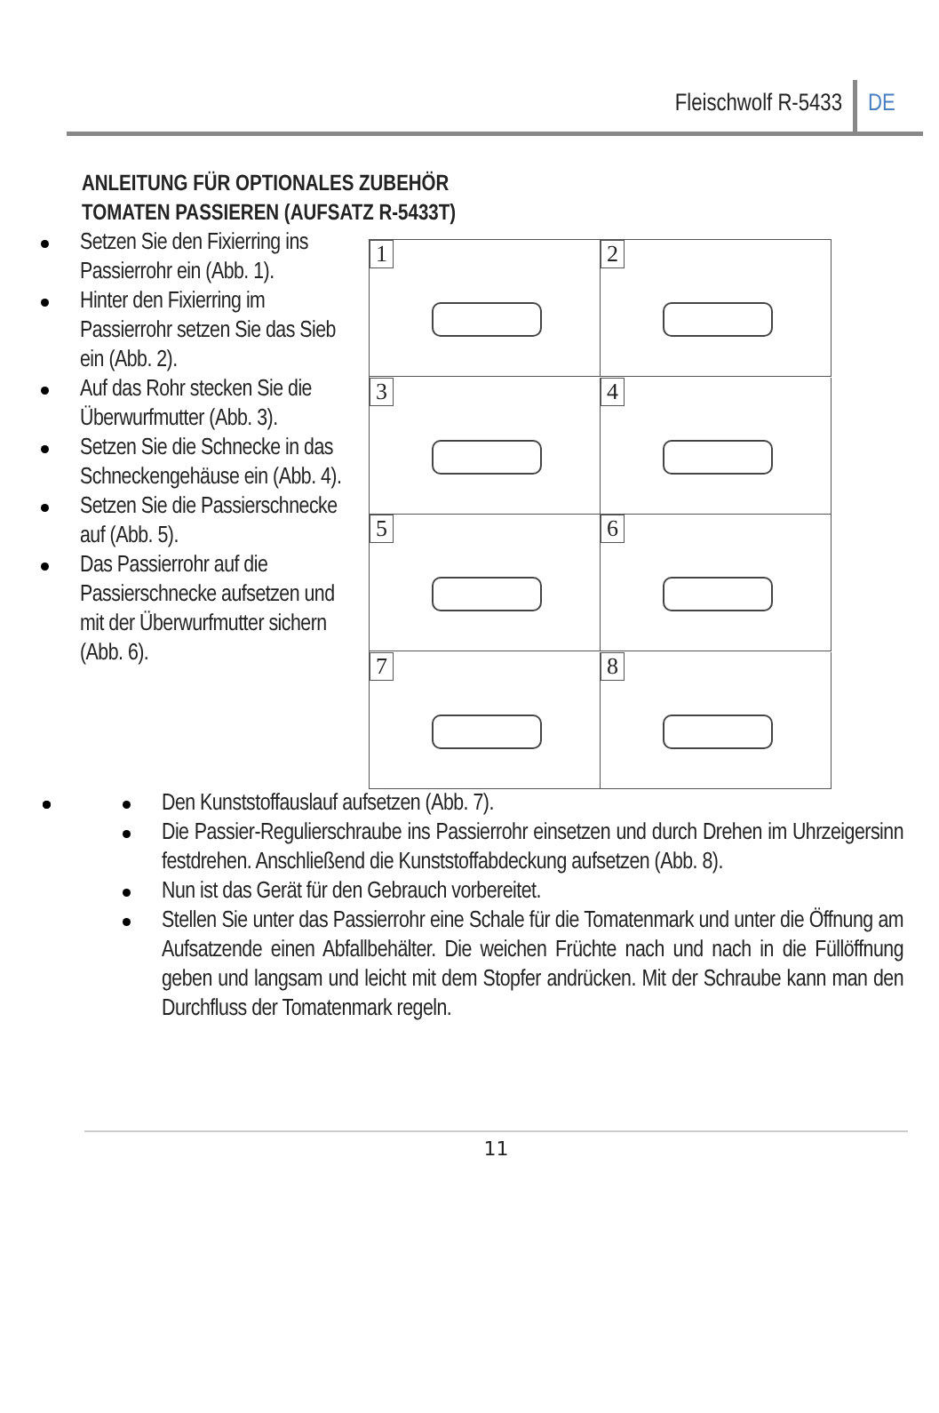Fleischwolf R-5433 DE
ANLEITUNG FÜR OPTIONALES ZUBEHÖR
TOMATEN PASSIEREN (AUFSATZ R-5433T)
Setzen Sie den Fixierring ins Passierrohr ein (Abb. 1).
Hinter den Fixierring im Passierrohr setzen Sie das Sieb ein (Abb. 2).
Auf das Rohr stecken Sie die Überwurfmutter (Abb. 3).
Setzen Sie die Schnecke in das Schneckengehäuse ein (Abb. 4).
Setzen Sie die Passierschnecke auf (Abb. 5).
Das Passierrohr auf die Passierschnecke aufsetzen und mit der Überwurfmutter sichern (Abb. 6).
1
2
3
4
5
6
7
8
Den Kunststoffauslauf aufsetzen (Abb. 7).
Die Passier-Regulierschraube ins Passierrohr einsetzen und durch Drehen im Uhrzeigersinn festdrehen. Anschließend die Kunststoffabdeckung aufsetzen (Abb. 8).
Nun ist das Gerät für den Gebrauch vorbereitet.
Stellen Sie unter das Passierrohr eine Schale für die Tomatenmark und unter die Öffnung am Aufsatzende einen Abfallbehälter. Die weichen Früchte nach und nach in die Füllöffnung geben und langsam und leicht mit dem Stopfer andrücken. Mit der Schraube kann man den Durchfluss der Tomatenmark regeln.
11